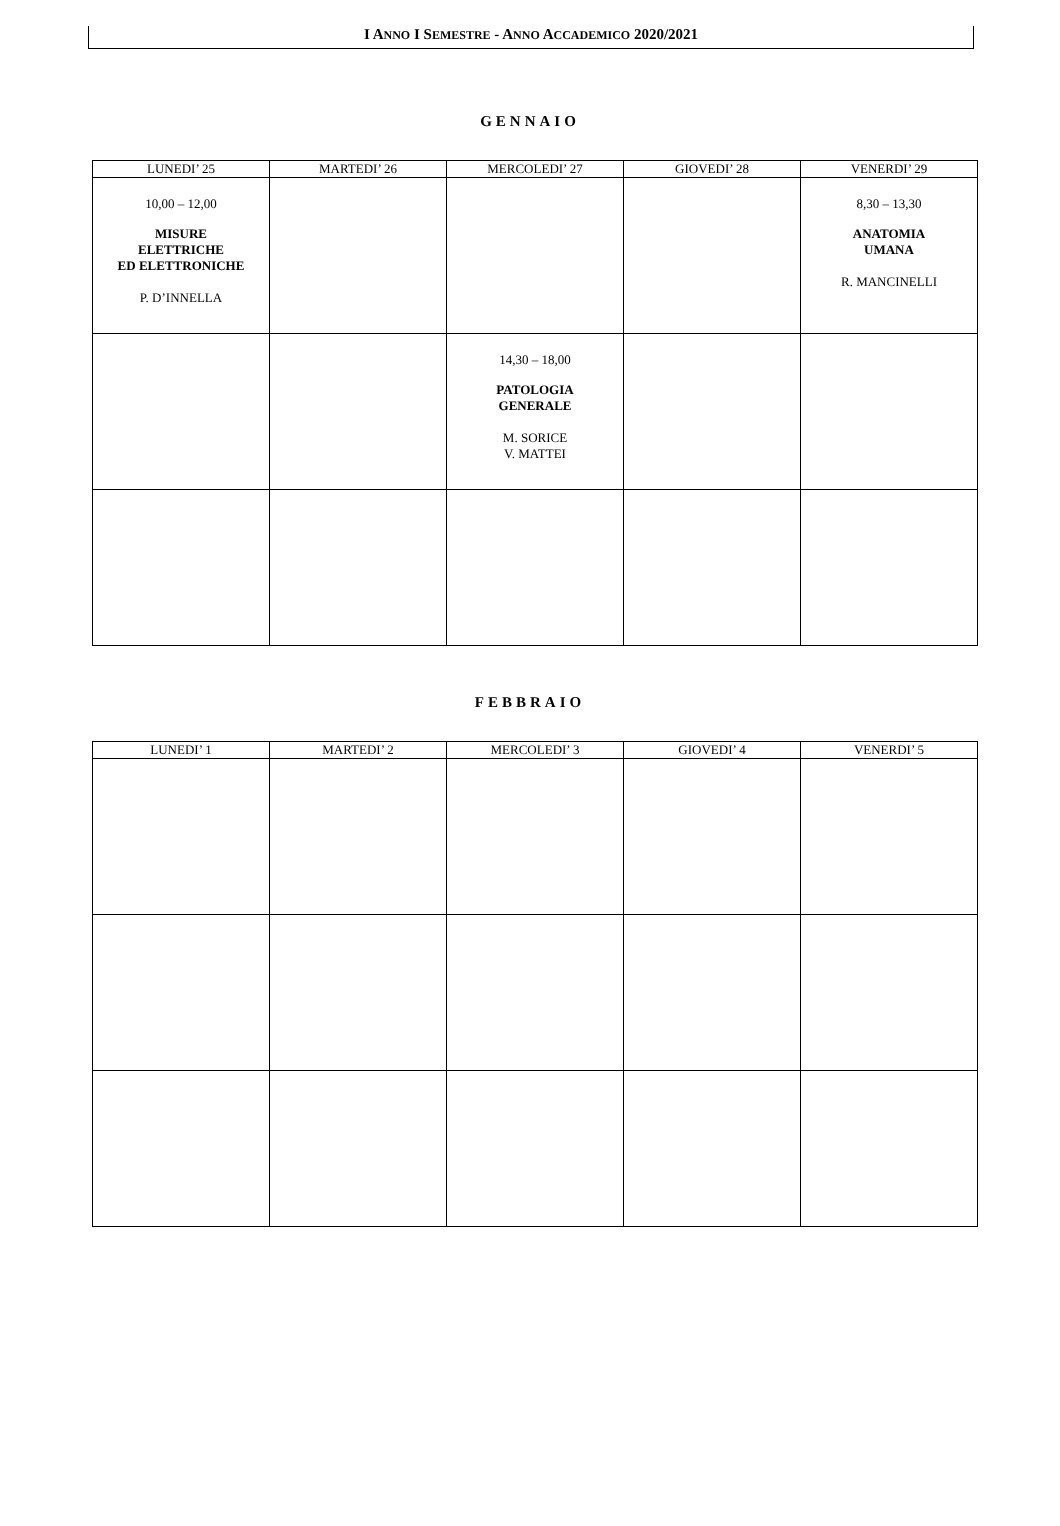I ANNO I SEMESTRE - ANNO ACCADEMICO 2020/2021
GENNAIO
| LUNEDI’ 25 | MARTEDI’ 26 | MERCOLEDI’ 27 | GIOVEDI’ 28 | VENERDI’ 29 |
| --- | --- | --- | --- | --- |
| 10,00 – 12,00 MISURE ELETTRICHE ED ELETTRONICHE P. D’INNELLA | | | | 8,30 – 13,30 ANATOMIA UMANA R. MANCINELLI |
| | | 14,30 – 18,00 PATOLOGIA GENERALE M. SORICE V. MATTEI | | |
FEBBRAIO
| LUNEDI’ 1 | MARTEDI’ 2 | MERCOLEDI’ 3 | GIOVEDI’ 4 | VENERDI’ 5 |
| --- | --- | --- | --- | --- |